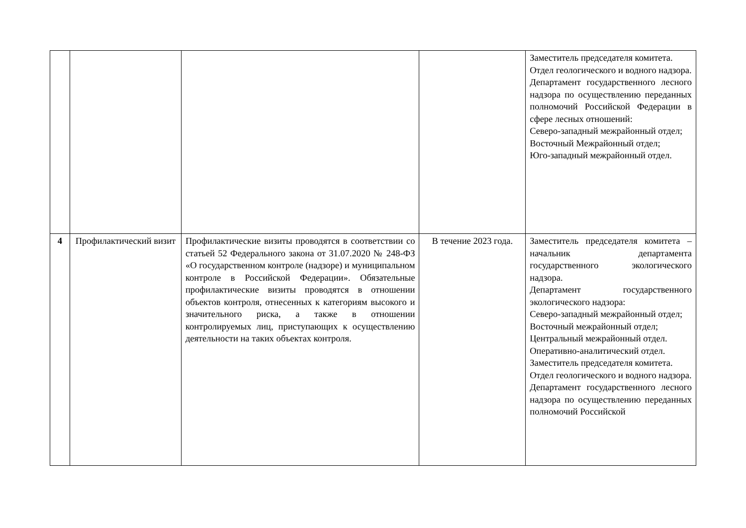| | | | | Заместитель председателя комитета. Отдел геологического и водного надзора. Департамент государственного лесного надзора по осуществлению переданных полномочий Российской Федерации в сфере лесных отношений: Северо-западный межрайонный отдел; Восточный Межрайонный отдел; Юго-западный межрайонный отдел. |
| 4 | Профилактический визит | Профилактические визиты проводятся в соответствии со статьей 52 Федерального закона от 31.07.2020 № 248-ФЗ «О государственном контроле (надзоре) и муниципальном контроле в Российской Федерации». Обязательные профилактические визиты проводятся в отношении объектов контроля, отнесенных к категориям высокого и значительного риска, а также в отношении контролируемых лиц, приступающих к осуществлению деятельности на таких объектах контроля. | В течение 2023 года. | Заместитель председателя комитета – начальник департамента государственного экологического надзора. Департамент государственного экологического надзора: Северо-западный межрайонный отдел; Восточный межрайонный отдел; Центральный межрайонный отдел. Оперативно-аналитический отдел. Заместитель председателя комитета. Отдел геологического и водного надзора. Департамент государственного лесного надзора по осуществлению переданных полномочий Российской |